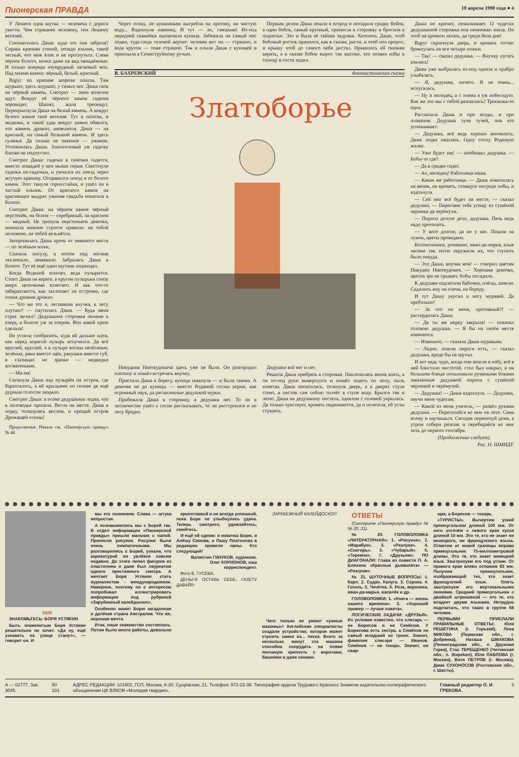Пионерская ПРАВДА 19 апреля 1990 года ● 4
У Лешего одна шутка — человека с дороги увести. Чем страшнее человеку, тем Лешему веселей.
Спохватилась Даша: куда это она забрела? Справа крапива стеной, позади ельник, такой тесный, что меж ёлок и не проснуться. Слева чёрное болото, кочки даже на вид ненадёжные. И только впереди изумрудный ласковый мох. Над мхами камни: чёрный, белый, красный.
Вдруг по крапиве шорохи пошли. Там шуршит, здесь шуршит, у самых ног. Даша скок на чёрный камень. Смотрит — змеи колесом идут. Вокруг её чёрного камня гадюки хороводят. Шипят, жала трепещут. Перепрыгнула Даша на белый камень. А вокруг белого камня своё веселие. Тут и полозы, и медянки, и такой удав вокруг камня обвился, что камень дрожит, шевелится. Даша — на красный, на самый большой камень. И здесь гулянье. Да только не змеиное — ужиное. Успокоилась Даша. Златоголовый уж гадюку близко не подпустит.
Смотрит Даша: гадюки в саночки садятся, вместо лошадей у них мыши серые. Свистнули гадюки по-гадючьи, и умчался их поезд через жгучую крапиву. Отправился поезд и от белого камня. Этот тянули горностайки, и ушёл он в частый ельник. От красного камня на красавицах выдрах ужиная свадьба покатила в болото.
Смотрит Даша: на чёрном камне чёрный перстенёк, на белом — серебряный, на красном — медный. Не тронула перстеньков девочка, помнила мамино строгое правило: не тобой положено, не тобой возьмётся.
Заторопилась Даша прочь от змеиного места — по зелёным мхам.
Сначала посуху, а потом под ногами захлюпало, зачавкало. Забралась Даша в болото. Тут её ещё один шутник поджидал.
Когда Водяной хохочет, вода пузырится. Стоит Даша на коряге, а кругом пузырьки снизу вверх цепочками взлетают. И как что-то забарахтается, как захлопает на островке, где осина дрожмя дрожит.
— Что же это я, лесникова внучка, в лесу плутаю? — смутилась Даша. — Куда меня страх загнал? Дедушкина сторожка окнами к озеру, а болото уж за озером. Вон какой крюк сделала!
Не успела сообразить, куда ей дальше идти, как перед корягой пузырь вспучился. Да всё круглей, круглей, а в пузыре космы нечёсаные, зелёные, раки вместо щёк, ракушки вместо губ, в глазищах не зрачки — медведки косматенькие.
— Ма-ма!
Сиганула Даша над пузырём на остров, где барахталось, а ей крыльями по голове да ещё дурным голосом заорало.
Смотрит Даша: в осоке дедушкина лодка, что в половодье пропала. Весла на месте. Даша в лодку, толкнулась веслом, и прощай остров Дрожащей осины!
Продолжение. Начало см. «Пионерскую правду» № 46
Через осоку, по кувшинкам выгребла на протоку, на чистую воду... Вздохнула наконец. И тут — ах, смешная! Из-под передней скамейки выскочила куница. Забежала на самый нос лодки, туда-сюда головой вертит: человек вот он — страшно, и вода кругом — тоже страшно. Так и плыла Даша с куницей и приплыла к Семиструйному ручью.
Первым делом Даша пошла в огород и посадила грядку бобов, а один бобок, самый крупный, принесла в сторожку и бросила в подполье. Это и была её тайная задумка. Хотелось Даше, чтоб бобовый росток принялся, как в сказке, расти, и чтоб пол пророс, и крышу чтоб до самого неба достал. Нравилось ей сказкам верить, а в сказке бобок вырос так высоко, что хозяин избы к солнцу в гости ходил.
В. БАХРЕВСКИЙ Фантастическая сказка
Златоборье
Никудина Ниоткудовича здесь уже не было. Он разгородил плотину и пошёл встречать внучку.
Пристала Даша к берегу, куница скакнула — и была такова. А девочке не до куницы — вместо Родимой сосны корни, как огромный паук, да распиленные дедушкой чурки.
Прибежала Даша в сторожку, а дедушки нет. То ли в лесничестве ушёл о сосне рассказывать, то ли расстроился и по лесу бродит.
Дедушки всё нет и нет.
Решила Даша прибрать в сторожке. Наклонилась веник взять, а он из-под руки вывернулся и пошёл ходить по полу, пыль взметая. Даша попятилась, толкнула дверь, а в дверях ступа стоит, и пестик сам собою толчёт в ступе воду. Брызги так и летят. Даша на дедушкину постель, одеялом с головой укрылась. Да только чувствует, кровать поднимается, да и полетела, об углы стукаясь.
Даша не кричит, помалкивает. О чудесах дедушкиной сторожки она немножко знала. Но чтоб на кровати летать, да среди бела дня!
Вдруг скрипнула дверь, и кровать тотчас брякнулась на все четыре ножки.
— Так! — сказал дедушка. — Внучку пугать взялись!
Даша уже выбралась из-под одеяла и храбро улыбалась.
— Я, дедушка, ничего. Я не очень... испугалась.
— Ну и молодец, а с этими я уж побеседую. Как же это мы с тобой разошлись? Тропинка-то одна.
Рассказала Даша и про ягоды, и про плавание. Дедушка туча тучей, она его успокаивает:
— Дедушка, всё ведь хорошо кончилось. Даже лодка нашлась. Одну сосну Родимую жалко.
— Ужо будет им! — пообещал дедушка. — Бобы-то где?
— Да в грядке сидят.
— Ах, молодец! Работница наша.
— Какая же работница. — Даша покосилась на веник, на кровать, стоящую посреди избы, и вздохнула.
— Сей миг всё будет на месте, — сказал дедушка. — Пирогами тебя угощу из сушёной черники да черёмухи.
— Пироги долгое дело, дедушка. Печь ведь надо протопить.
— У кого долгое, да не у нас. Пошли на лужок, цветы проведаем.
Колокольчики, ромашки, иван-да-марья, алые часики так тесно окружили их, что ступить было некуда.
— Это Даша, внучка моя! — говорил цветам Никудин Ниоткудович. — Хорошая девочка, цветов зря не срывает, бобы посадила.
К дедушке подлетали бабочки, пчёлы, шмели. Садились ему на плечи, на бороду.
И тут Дашу укусил в ногу муравей. Да пребольно!
— За что он меня, противный?! — рассердилась Даша.
— Да ты же норку закрыла! — покачал головою дедушка. — Я бы на твоём месте извинился.
— Извините, — сказала Даша муравьям.
— Ладно, пошли пироги есть, — сказал дедушка, вроде бы не шутил.
И вот ведь чудо, когда они вошли в избу, всё в ней блистало чистотой, стол был накрыт, и на большом блюде попыхивали румяными боками заказанные дедушкой пироги с сушёной черникой и черёмухой.
— Дедушка! — Даша вздохнула. — Дедушка, научи меня чудесам.
— Какой из меня учитель, — развёл руками дедушка. — Переселяйся ко мне на лето. Сама всему и научишься. Сегодня переночуй дома, а утром собери рюкзак и перебирайся ко мне хоть до первого сентября.
(Продолжение следует).
Рис. Н. ШМИДТ.
КЮК
ЗНАКОМЬТЕСЬ: БОРЯ УСТЯКИН
Быть знаменитым Боря Устякин решительно не хочет. «Да ну, ещё узнавать на улице станут», — говорит он. И
мы его понимаем. Слава — штука непростая.
А познакомились мы с Борей так. В отдел информации «Пионерской правды» пришли мальчик с папой. Принесли рисунки. Рисунки были очень симпатичными. Мы разговорились с Борей, узнали, что карикатурой он увлёкся совсем недавно. До этого лепил фигурки из пластилина и даже был лауреатом одного престижного смотра. А мечтает Боря Устякин стать журналистом - международником. Наверное, поэтому он с интересом попробовал иллюстрировать информации под рубрикой «Зарубежный калейдоскоп».
Особенно манит Борю загадочная и далёкая страна Австралия. Что же, хорошая мечта.
Итак, наше знакомство состоялось. Потом было много работы, довольно
кропотливой и не всегда успешной, пока Боре не улыбнулась удача. Теперь смотрите, удивляйтесь, смейтесь.
И ещё об одном: и новичка Борю, и Алёшу Сомова, и Пашу Платонова в редакцию привели папы. Кто следующий!
Валентин ГИНУКОВ, художник. Олег КОРИОНОВ, наш корреспондент.
Фото В. ГУСЕВА.
ДЕНЬГИ ОСТАВЬ СЕБЕ, ГАЗЕТУ ДАВАЙ!!!
ЗАРУБЕЖНЫЙ КАЛЕЙДОСКОП
Чего только не умеют «умные машины»! Английские специалисты создали устройство, которое может строить замки из... песка. Всего за несколько минут эта машина способна соорудить на пляже песчаную крепость с воротами, башнями и даже окнами.
ОТВЕТЫ
(Смотрите «Пионерскую правду» №№ 20, 21).
№ 20. ГОЛОВОЛОМКА «ЛИТЕРАТУРНАЯ»: 1. «Рисунок». 2. «Марабун». 3. «Разлука». 4. «Снегирь». 5. «Чубарый». 6. «Теремок». 7. «Друзьям». ПО ДИАГОНАЛИ: Глава из повести П. А. Бляхина «Красные дьяволята» — «Разгром».
№ 21. ШУТОЧНЫЕ ВОПРОСЫ: 1. Карп. 2. Судан, Калуга. 3. Сорока. 4. Гоголь. 5. Чечётка. 6. Роза, вероника, иван-да-марья, василёк и др.
ГОЛОВОЛОМКИ: 1. «Книга — жизнь нашего времени». 2. «Хороший пример — лучше совета».
ЛОГИЧЕСКИЕ ЗАДАЧИ: «ДРУЗЬЯ». Из условия известно, что слесарь — не Борисов и не Семёнов. У Борисова есть сестра, а Семёнов не самый младший из троих. Значит, фамилия слесаря — Иванов. Семёнов — не токарь. Значит, он свар-
щик, а Борисов — токарь.
«ТУРИСТЫ». Вычертим узкий прямоугольник длиной 100 мм. От него отсечём с левого края кусок длиной 10 мм. Это те, кто не знает ни немецкого, ни французского языка. Отметим от новой границы вправо прямоугольник 75-миллиметровой длины. Это те, кто знает немецкий язык. Заштрихуем его под углом. От правого края влево отложим 83 мм. Получим прямоугольник, изображающий тех, кто знает французский язык. Опять заштрихуем его вертикальными линиями. Средний прямоугольник с двойной штриховкой — это те, кто владеет двумя языками. Нетрудно подсчитать, что таких в группе 68 человек.
ПЕРВЫМИ ПРИСЛАЛИ ПРАВИЛЬНЫЕ ОТВЕТЫ: Юля РЕШЕТИНА (г. Горький), Лена МИКОВА (Пермская обл., г. Добрянка), Наташа ШМАКОВА (Ленинградская обл., п. Дружная Горка), Стас ТЕРЕЩЕНКО (Читинская обл., п. Жиреken), Юля ПАВЛОВА (г. Москва), Витя ПЕТРОВ (г. Москва), Дима СУХОНОСОВ (Ростовская обл., г. Шахты).
А — 02777. Зак. 3045. 50 101 АДРЕС РЕДАКЦИИ: 101502, ГСП, Москва, К-30, Сущёвская, 21. Телефон: 972-22-38. Типография ордена Трудового Красного Знамени издательско-полиграфического объединения ЦК ВЛКСМ «Молодая гвардия». Главный редактор О. И. ГРЕКОВА. 3